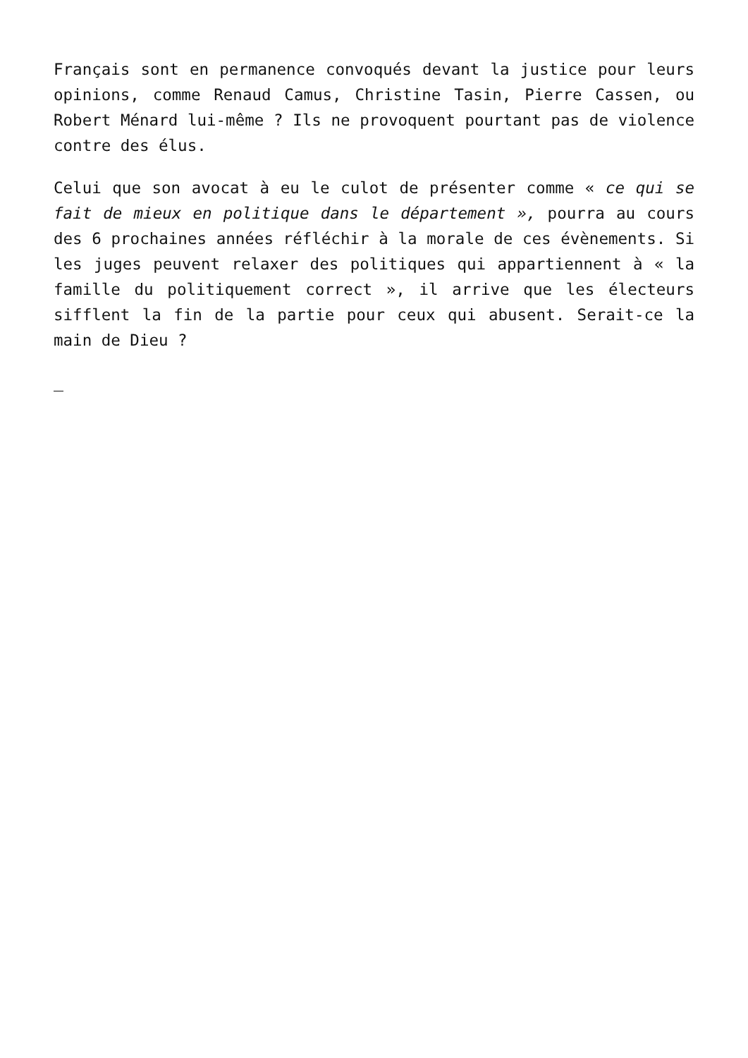Français sont en permanence convoqués devant la justice pour leurs opinions, comme Renaud Camus, Christine Tasin, Pierre Cassen, ou Robert Ménard lui-même ? Ils ne provoquent pourtant pas de violence contre des élus.
Celui que son avocat à eu le culot de présenter comme « ce qui se fait de mieux en politique dans le département », pourra au cours des 6 prochaines années réfléchir à la morale de ces évènements. Si les juges peuvent relaxer des politiques qui appartiennent à « la famille du politiquement correct », il arrive que les électeurs sifflent la fin de la partie pour ceux qui abusent. Serait-ce la main de Dieu ?